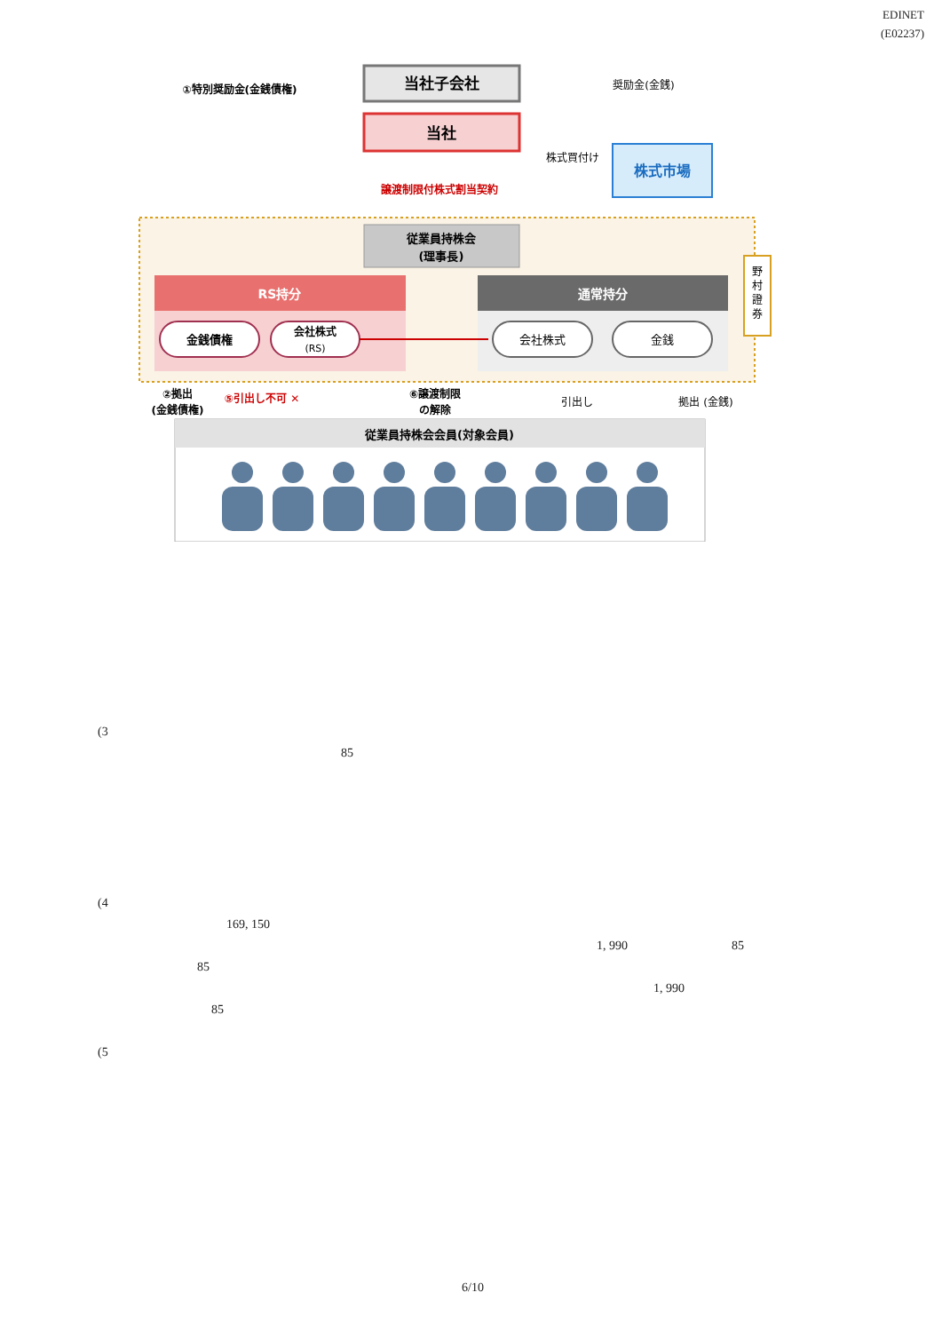EDINET
(E02237)
当社子会社
当社
①特別奨励金(金銭債権)
奨励金(金銭)
譲渡制限付株式割当契約
株式買付け
株式市場
従業員持株会
(理事長)
RS持分
通常持分
金銭債権
会社株式
(RS)
会社株式
金銭
野
村
證
券
②拠出
(金銭債権)
⑤引出し不可 ✕
⑥譲渡制限
の解除
引出し
拠出 (金銭)
従業員持株会会員(対象会員)
(3
85
(4
169, 150
1, 990 85
85
1, 990
85
(5
6/10